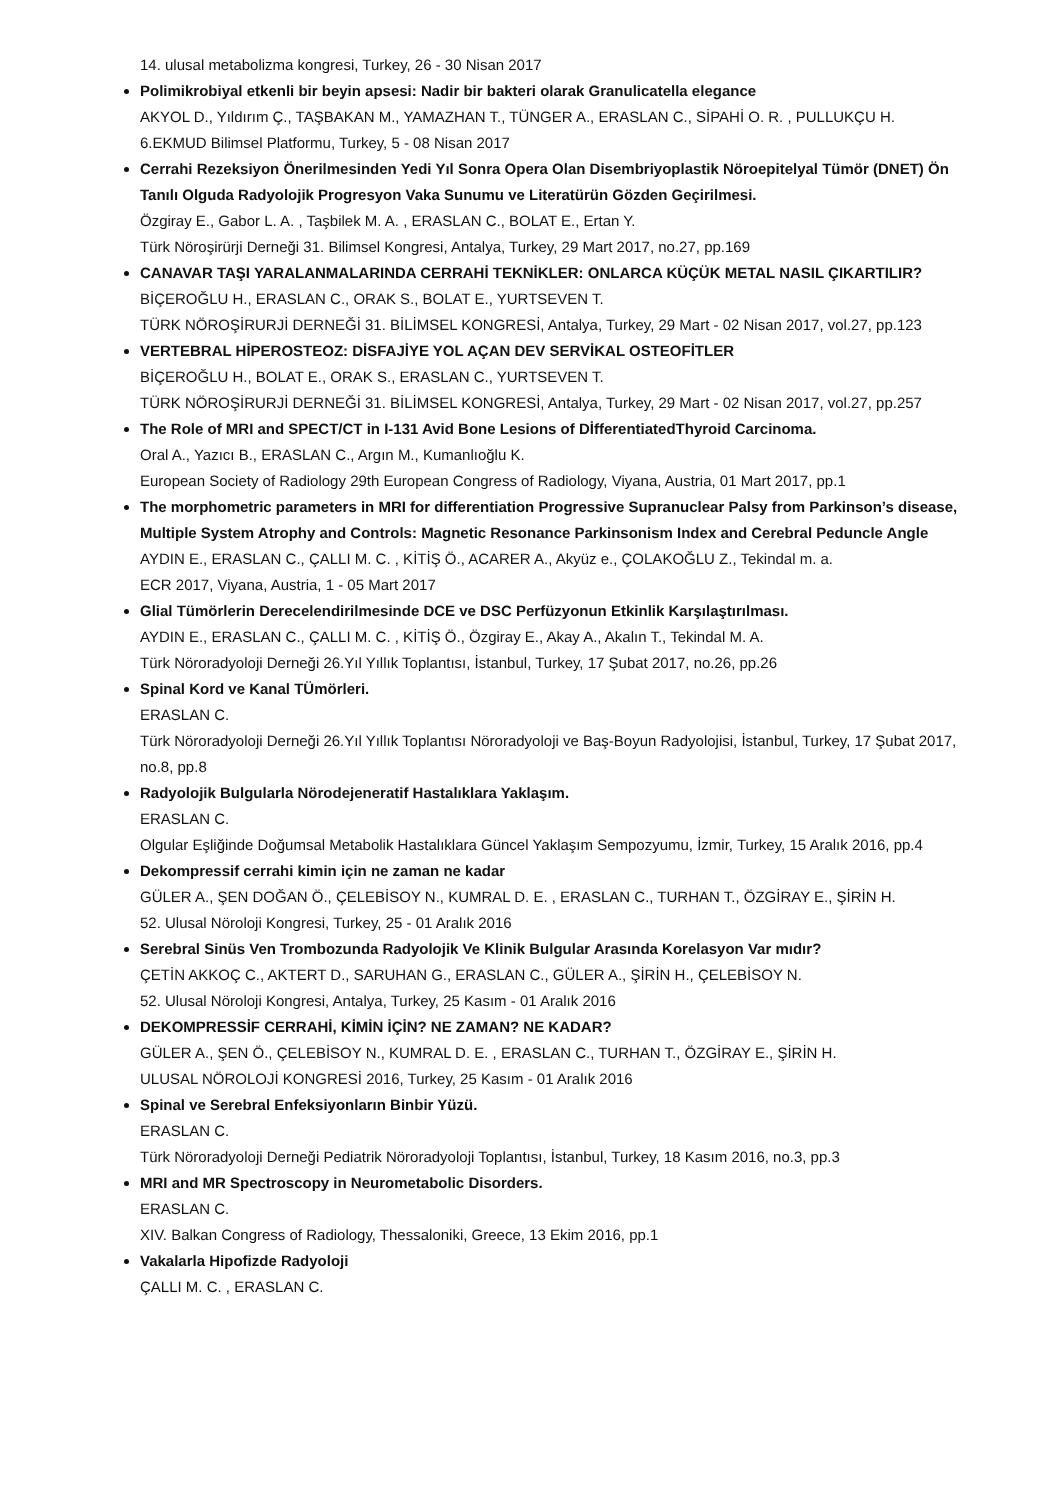14. ulusal metabolizma kongresi, Turkey, 26 - 30 Nisan 2017
Polimikrobiyal etkenli bir beyin apsesi: Nadir bir bakteri olarak Granulicatella elegance
AKYOL D., Yıldırım Ç., TAŞBAKAN M., YAMAZHAN T., TÜNGER A., ERASLAN C., SİPAHİ O. R. , PULLUKÇU H.
6.EKMUD Bilimsel Platformu, Turkey, 5 - 08 Nisan 2017
Cerrahi Rezeksiyon Önerilmesinden Yedi Yıl Sonra Opera Olan Disembriyoplastik Nöroepitelyal Tümör (DNET) Ön Tanılı Olguda Radyolojik Progresyon Vaka Sunumu ve Literatürün Gözden Geçirilmesi.
Özgiray E., Gabor L. A. , Taşbilek M. A. , ERASLAN C., BOLAT E., Ertan Y.
Türk Nöroşirürji Derneği 31. Bilimsel Kongresi, Antalya, Turkey, 29 Mart 2017, no.27, pp.169
CANAVAR TAŞI YARALANMALARINDA CERRAHİ TEKNİKLER: ONLARCA KÜÇÜK METAL NASIL ÇIKARTILIR?
BİÇEROĞLU H., ERASLAN C., ORAK S., BOLAT E., YURTSEVEN T.
TÜRK NÖROŞİRURJİ DERNEĞİ 31. BİLİMSEL KONGRESİ, Antalya, Turkey, 29 Mart - 02 Nisan 2017, vol.27, pp.123
VERTEBRAL HİPEROSTEOZ: DİSFAJİYE YOL AÇAN DEV SERVİKAL OSTEOFİTLER
BİÇEROĞLU H., BOLAT E., ORAK S., ERASLAN C., YURTSEVEN T.
TÜRK NÖROŞİRURJİ DERNEĞİ 31. BİLİMSEL KONGRESİ, Antalya, Turkey, 29 Mart - 02 Nisan 2017, vol.27, pp.257
The Role of MRI and SPECT/CT in I-131 Avid Bone Lesions of DİfferentiatedThyroid Carcinoma.
Oral A., Yazıcı B., ERASLAN C., Argın M., Kumanlıoğlu K.
European Society of Radiology 29th European Congress of Radiology, Viyana, Austria, 01 Mart 2017, pp.1
The morphometric parameters in MRI for differentiation Progressive Supranuclear Palsy from Parkinson’s disease, Multiple System Atrophy and Controls: Magnetic Resonance Parkinsonism Index and Cerebral Peduncle Angle
AYDIN E., ERASLAN C., ÇALLI M. C. , KİTİŞ Ö., ACARER A., Akyüz e., ÇOLAKOĞLU Z., Tekindal m. a.
ECR 2017, Viyana, Austria, 1 - 05 Mart 2017
Glial Tümörlerin Derecelendirilmesinde DCE ve DSC Perfüzyonun Etkinlik Karşılaştırılması.
AYDIN E., ERASLAN C., ÇALLI M. C. , KİTİŞ Ö., Özgiray E., Akay A., Akalın T., Tekindal M. A.
Türk Nöroradyoloji Derneği 26.Yıl Yıllık Toplantısı, İstanbul, Turkey, 17 Şubat 2017, no.26, pp.26
Spinal Kord ve Kanal TÜmörleri.
ERASLAN C.
Türk Nöroradyoloji Derneği 26.Yıl Yıllık Toplantısı Nöroradyoloji ve Baş-Boyun Radyolojisi, İstanbul, Turkey, 17 Şubat 2017, no.8, pp.8
Radyolojik Bulgularla Nörodejeneratif Hastalıklara Yaklaşım.
ERASLAN C.
Olgular Eşliğinde Doğumsal Metabolik Hastalıklara Güncel Yaklaşım Sempozyumu, İzmir, Turkey, 15 Aralık 2016, pp.4
Dekompressif cerrahi kimin için ne zaman ne kadar
GÜLER A., ŞEN DOĞAN Ö., ÇELEBİSOY N., KUMRAL D. E. , ERASLAN C., TURHAN T., ÖZGİRAY E., ŞİRİN H.
52. Ulusal Nöroloji Kongresi, Turkey, 25 - 01 Aralık 2016
Serebral Sinüs Ven Trombozunda Radyolojik Ve Klinik Bulgular Arasında Korelasyon Var mıdır?
ÇETİN AKKOÇ C., AKTERT D., SARUHAN G., ERASLAN C., GÜLER A., ŞİRİN H., ÇELEBİSOY N.
52. Ulusal Nöroloji Kongresi, Antalya, Turkey, 25 Kasım - 01 Aralık 2016
DEKOMPRESSİF CERRAHİ, KİMİN İÇİN? NE ZAMAN? NE KADAR?
GÜLER A., ŞEN Ö., ÇELEBİSOY N., KUMRAL D. E. , ERASLAN C., TURHAN T., ÖZGİRAY E., ŞİRİN H.
ULUSAL NÖROLOJİ KONGRESİ 2016, Turkey, 25 Kasım - 01 Aralık 2016
Spinal ve Serebral Enfeksiyonların Binbir Yüzü.
ERASLAN C.
Türk Nöroradyoloji Derneği Pediatrik Nöroradyoloji Toplantısı, İstanbul, Turkey, 18 Kasım 2016, no.3, pp.3
MRI and MR Spectroscopy in Neurometabolic Disorders.
ERASLAN C.
XIV. Balkan Congress of Radiology, Thessaloniki, Greece, 13 Ekim 2016, pp.1
Vakalarla Hipofizde Radyoloji
ÇALLI M. C. , ERASLAN C.